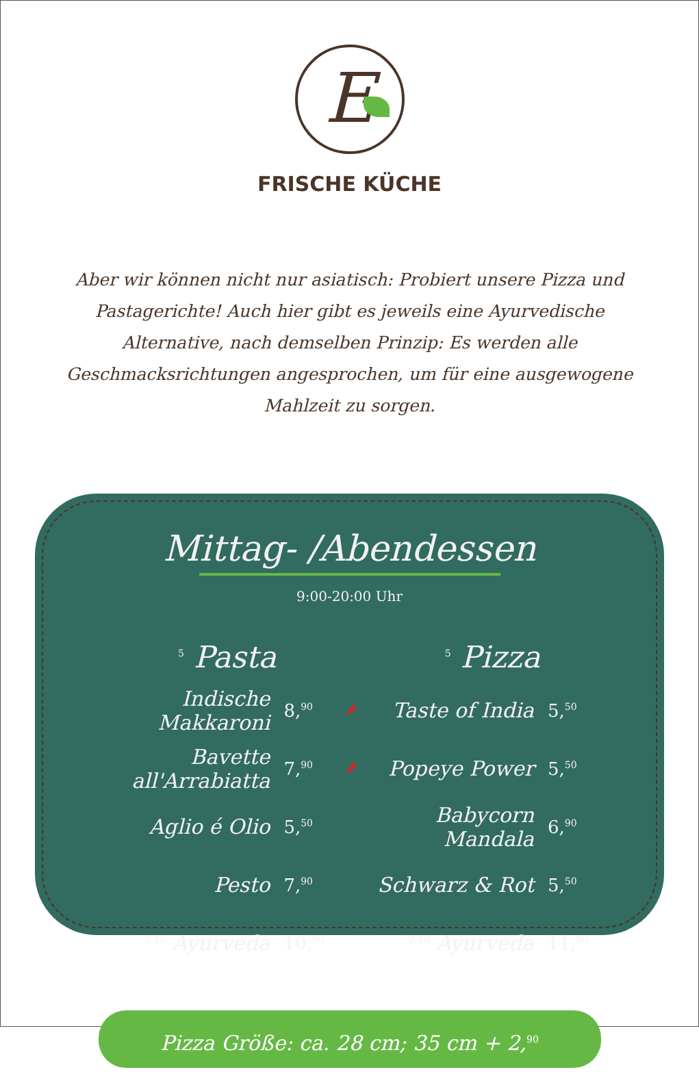E
FRISCHE KÜCHE
Aber wir können nicht nur asiatisch: Probiert unsere Pizza und Pastagerichte! Auch hier gibt es jeweils eine Ayurvedische Alternative, nach demselben Prinzip: Es werden alle Geschmacksrichtungen angesprochen, um für eine ausgewogene Mahlzeit zu sorgen.
Mittag- /Abendessen
9:00-20:00 Uhr
| <sup>5</sup> Pasta | | |
| --- | --- | --- |
| Indische Makkaroni | 8,<sup>90</sup> | 🌶 |
| Bavette all'Arrabiatta | 7,<sup>90</sup> | 🌶 |
| Aglio é Olio | 5,<sup>50</sup> | |
| Pesto | 7,<sup>90</sup> | |
| <sup>2,10</sup> Ayurveda | 10,<sup>90</sup> | |
| <sup>5</sup> Pizza | |
| --- | --- |
| Taste of India | 5,<sup>50</sup> |
| Popeye Power | 5,<sup>50</sup> |
| Babycorn Mandala | 6,<sup>90</sup> |
| Schwarz & Rot | 5,<sup>50</sup> |
| <sup>2,10</sup> Ayurveda | 11,<sup>90</sup> |
Pizza Größe: ca. 28 cm; 35 cm + 2,<sup>90</sup>